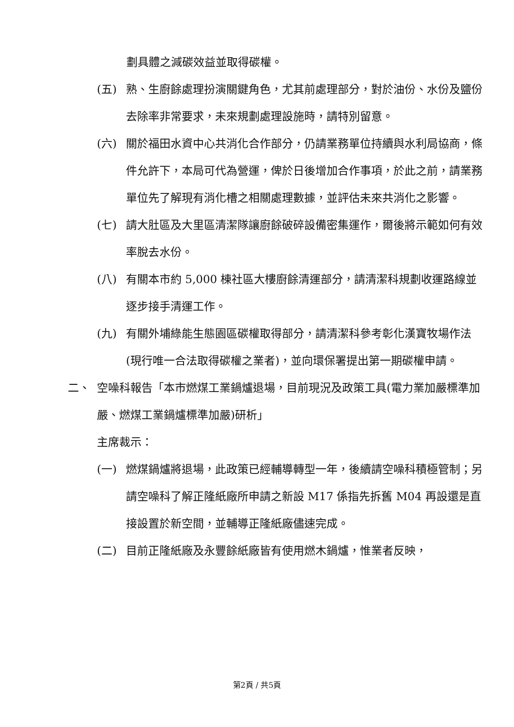劃具體之減碳效益並取得碳權。
(五) 熟、生廚餘處理扮演關鍵角色，尤其前處理部分，對於油份、水份及鹽份去除率非常要求，未來規劃處理設施時，請特別留意。
(六) 關於福田水資中心共消化合作部分，仍請業務單位持續與水利局協商，條件允許下，本局可代為營運，俾於日後增加合作事項，於此之前，請業務單位先了解現有消化槽之相關處理數據，並評估未來共消化之影響。
(七) 請大肚區及大里區清潔隊讓廚餘破碎設備密集運作，爾後將示範如何有效率脫去水份。
(八) 有關本市約 5,000 棟社區大樓廚餘清運部分，請清潔科規劃收運路線並逐步接手清運工作。
(九) 有關外埔綠能生態園區碳權取得部分，請清潔科參考彰化漢寶牧場作法(現行唯一合法取得碳權之業者)，並向環保署提出第一期碳權申請。
二、 空噪科報告「本市燃煤工業鍋爐退場，目前現況及政策工具(電力業加嚴標準加嚴、燃煤工業鍋爐標準加嚴)研析」
主席裁示：
(一) 燃煤鍋爐將退場，此政策已經輔導轉型一年，後續請空噪科積極管制；另請空噪科了解正隆紙廠所申請之新設 M17 係指先拆舊 M04 再設還是直接設置於新空間，並輔導正隆紙廠儘速完成。
(二) 目前正隆紙廠及永豐餘紙廠皆有使用燃木鍋爐，惟業者反映，
第2頁 / 共5頁